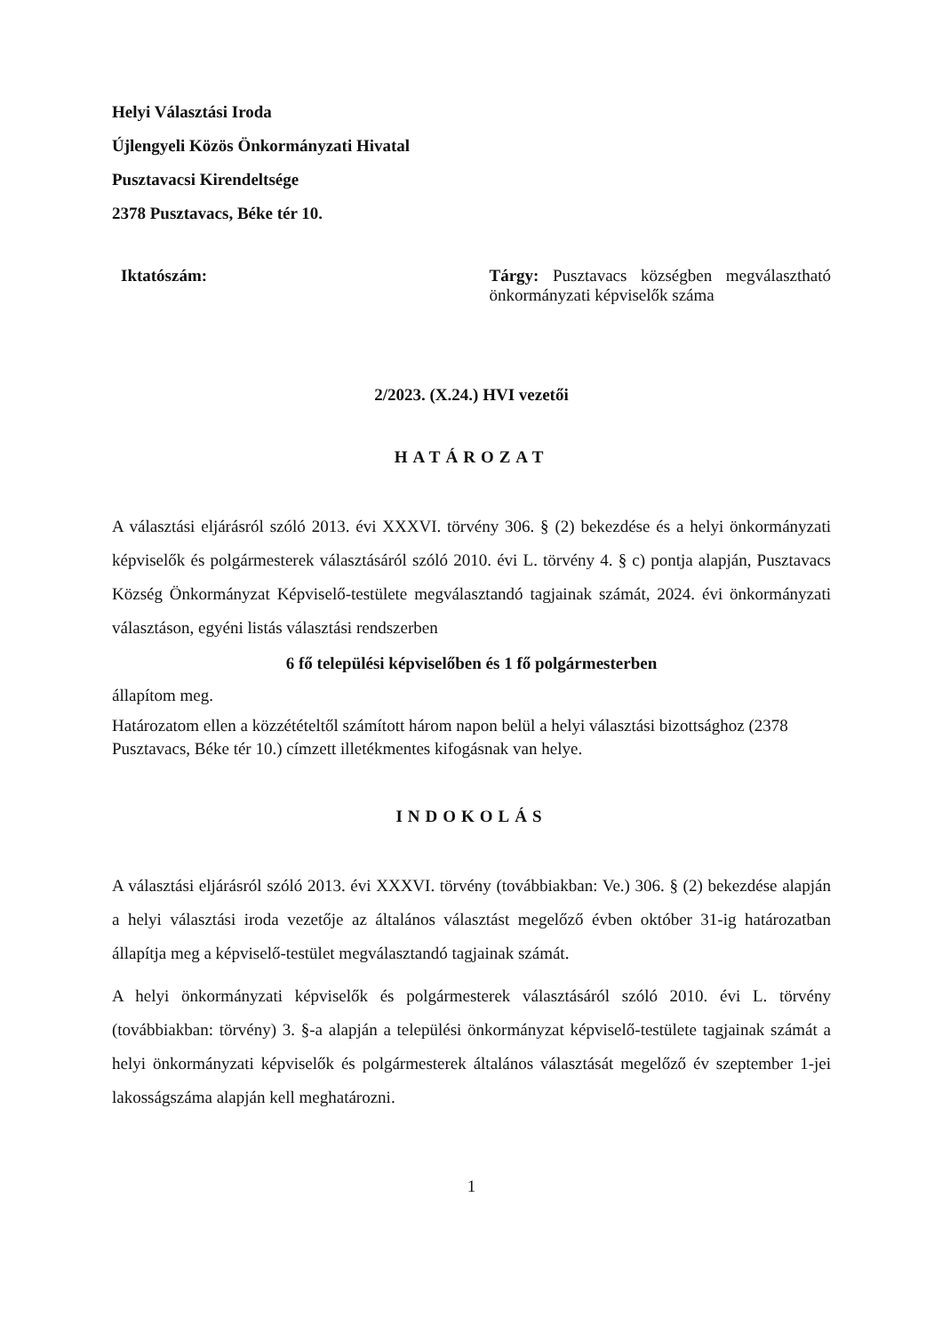Helyi Választási Iroda
Újlengyeli Közös Önkormányzati Hivatal
Pusztavacsi Kirendeltsége
2378 Pusztavacs, Béke tér 10.
Iktatószám:
Tárgy: Pusztavacs községben megválasztható önkormányzati képviselők száma
2/2023. (X.24.) HVI vezetői
HATÁROZAT
A választási eljárásról szóló 2013. évi XXXVI. törvény 306. § (2) bekezdése és a helyi önkormányzati képviselők és polgármesterek választásáról szóló 2010. évi L. törvény 4. § c) pontja alapján, Pusztavacs Község Önkormányzat Képviselő-testülete megválasztandó tagjainak számát, 2024. évi önkormányzati választáson, egyéni listás választási rendszerben
6 fő települési képviselőben és 1 fő polgármesterben
állapítom meg.
Határozatom ellen a közzétételtől számított három napon belül a helyi választási bizottsághoz (2378 Pusztavacs, Béke tér 10.) címzett illetékmentes kifogásnak van helye.
INDOKOLÁS
A választási eljárásról szóló 2013. évi XXXVI. törvény (továbbiakban: Ve.) 306. § (2) bekezdése alapján a helyi választási iroda vezetője az általános választást megelőző évben október 31-ig határozatban állapítja meg a képviselő-testület megválasztandó tagjainak számát.
A helyi önkormányzati képviselők és polgármesterek választásáról szóló 2010. évi L. törvény (továbbiakban: törvény) 3. §-a alapján a települési önkormányzat képviselő-testülete tagjainak számát a helyi önkormányzati képviselők és polgármesterek általános választását megelőző év szeptember 1-jei lakosságszáma alapján kell meghatározni.
1